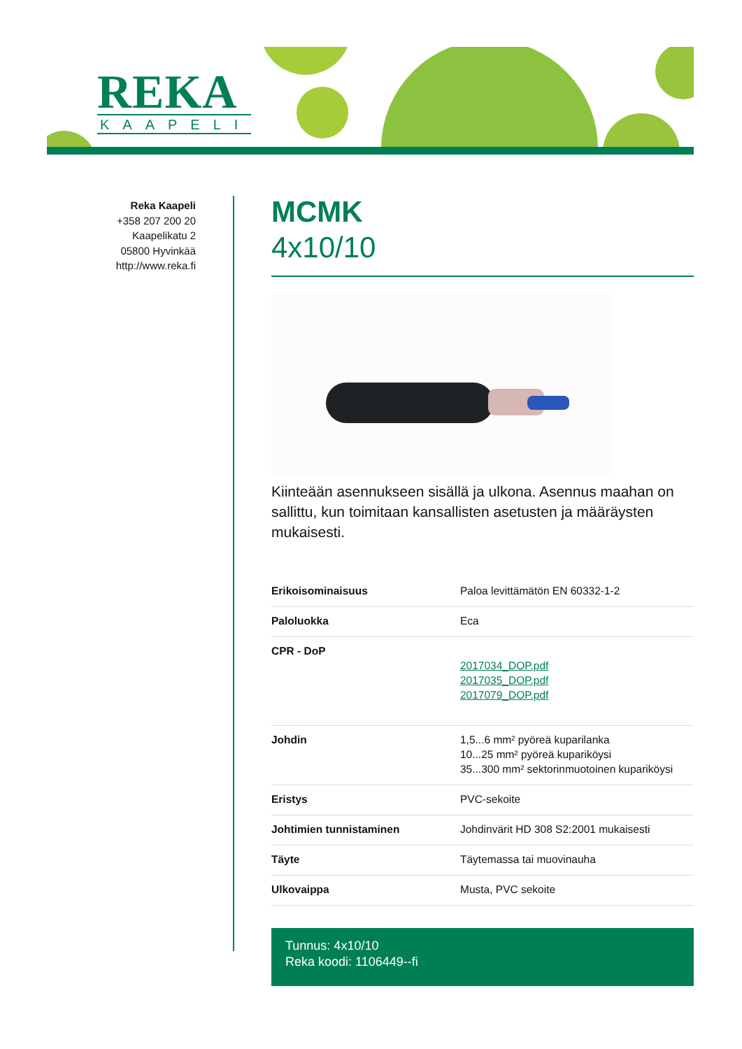REKA
KAAPELI
Reka Kaapeli
+358 207 200 20
Kaapelikatu 2
05800 Hyvinkää
http://www.reka.fi
MCMK
4x10/10
Kiinteään asennukseen sisällä ja ulkona. Asennus maahan on sallittu, kun toimitaan kansallisten asetusten ja määräysten mukaisesti.
| Erikoisominaisuus | Paloa levittämätön EN 60332-1-2 |
| Paloluokka | Eca |
| CPR - DoP | 2017034_DOP.pdf 2017035_DOP.pdf 2017079_DOP.pdf |
| Johdin | 1,5...6 mm² pyöreä kuparilanka 10...25 mm² pyöreä kuparikӧysi 35...300 mm² sektorinmuotoinen kuparikӧysi |
| Eristys | PVC-sekoite |
| Johtimien tunnistaminen | Johdinvärit HD 308 S2:2001 mukaisesti |
| Täyte | Täytemassa tai muovinauha |
| Ulkovaippa | Musta, PVC sekoite |
Tunnus: 4x10/10
Reka koodi: 1106449--fi